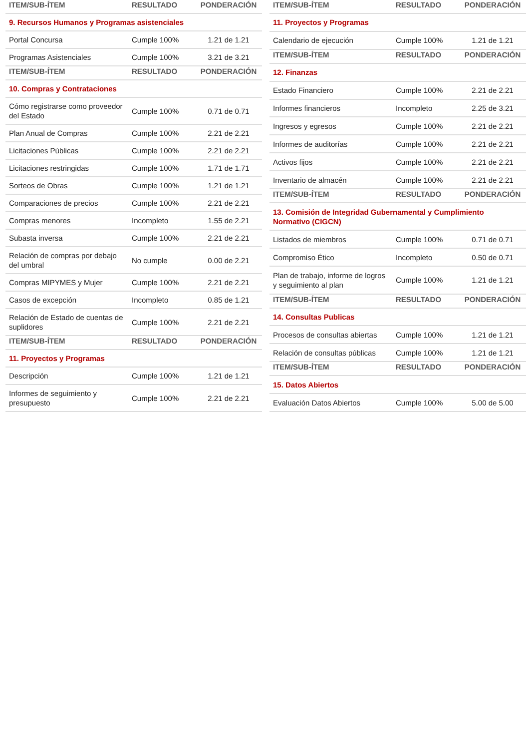| ITEM/SUB-ÍTEM | RESULTADO | PONDERACIÓN |
| --- | --- | --- |
| 9. Recursos Humanos y Programas asistenciales | | |
| Portal Concursa | Cumple 100% | 1.21 de 1.21 |
| Programas Asistenciales | Cumple 100% | 3.21 de 3.21 |
| ITEM/SUB-ÍTEM | RESULTADO | PONDERACIÓN |
| 10. Compras y Contrataciones | | |
| Cómo registrarse como proveedor del Estado | Cumple 100% | 0.71 de 0.71 |
| Plan Anual de Compras | Cumple 100% | 2.21 de 2.21 |
| Licitaciones Públicas | Cumple 100% | 2.21 de 2.21 |
| Licitaciones restringidas | Cumple 100% | 1.71 de 1.71 |
| Sorteos de Obras | Cumple 100% | 1.21 de 1.21 |
| Comparaciones de precios | Cumple 100% | 2.21 de 2.21 |
| Compras menores | Incompleto | 1.55 de 2.21 |
| Subasta inversa | Cumple 100% | 2.21 de 2.21 |
| Relación de compras por debajo del umbral | No cumple | 0.00 de 2.21 |
| Compras MIPYMES y Mujer | Cumple 100% | 2.21 de 2.21 |
| Casos de excepción | Incompleto | 0.85 de 1.21 |
| Relación de Estado de cuentas de suplidores | Cumple 100% | 2.21 de 2.21 |
| ITEM/SUB-ÍTEM | RESULTADO | PONDERACIÓN |
| 11. Proyectos y Programas | | |
| Descripción | Cumple 100% | 1.21 de 1.21 |
| Informes de seguimiento y presupuesto | Cumple 100% | 2.21 de 2.21 |
| ITEM/SUB-ÍTEM | RESULTADO | PONDERACIÓN |
| --- | --- | --- |
| 11. Proyectos y Programas | | |
| Calendario de ejecución | Cumple 100% | 1.21 de 1.21 |
| ITEM/SUB-ÍTEM | RESULTADO | PONDERACIÓN |
| 12. Finanzas | | |
| Estado Financiero | Cumple 100% | 2.21 de 2.21 |
| Informes financieros | Incompleto | 2.25 de 3.21 |
| Ingresos y egresos | Cumple 100% | 2.21 de 2.21 |
| Informes de auditorías | Cumple 100% | 2.21 de 2.21 |
| Activos fijos | Cumple 100% | 2.21 de 2.21 |
| Inventario de almacén | Cumple 100% | 2.21 de 2.21 |
| ITEM/SUB-ÍTEM | RESULTADO | PONDERACIÓN |
| 13. Comisión de Integridad Gubernamental y Cumplimiento Normativo (CIGCN) | | |
| Listados de miembros | Cumple 100% | 0.71 de 0.71 |
| Compromiso Ético | Incompleto | 0.50 de 0.71 |
| Plan de trabajo, informe de logros y seguimiento al plan | Cumple 100% | 1.21 de 1.21 |
| ITEM/SUB-ÍTEM | RESULTADO | PONDERACIÓN |
| 14. Consultas Publicas | | |
| Procesos de consultas abiertas | Cumple 100% | 1.21 de 1.21 |
| Relación de consultas públicas | Cumple 100% | 1.21 de 1.21 |
| ITEM/SUB-ÍTEM | RESULTADO | PONDERACIÓN |
| 15. Datos Abiertos | | |
| Evaluación Datos Abiertos | Cumple 100% | 5.00 de 5.00 |